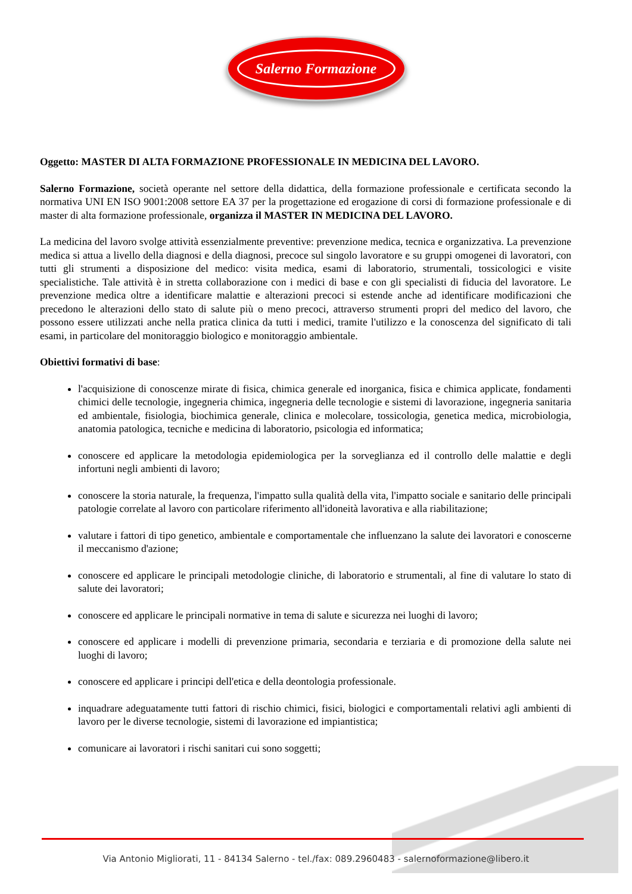Salerno Formazione
Oggetto: MASTER DI ALTA FORMAZIONE PROFESSIONALE IN MEDICINA DEL LAVORO.
Salerno Formazione, società operante nel settore della didattica, della formazione professionale e certificata secondo la normativa UNI EN ISO 9001:2008 settore EA 37 per la progettazione ed erogazione di corsi di formazione professionale e di master di alta formazione professionale, organizza il MASTER IN MEDICINA DEL LAVORO.
La medicina del lavoro svolge attività essenzialmente preventive: prevenzione medica, tecnica e organizzativa. La prevenzione medica si attua a livello della diagnosi e della diagnosi, precoce sul singolo lavoratore e su gruppi omogenei di lavoratori, con tutti gli strumenti a disposizione del medico: visita medica, esami di laboratorio, strumentali, tossicologici e visite specialistiche. Tale attività è in stretta collaborazione con i medici di base e con gli specialisti di fiducia del lavoratore. Le prevenzione medica oltre a identificare malattie e alterazioni precoci si estende anche ad identificare modificazioni che precedono le alterazioni dello stato di salute più o meno precoci, attraverso strumenti propri del medico del lavoro, che possono essere utilizzati anche nella pratica clinica da tutti i medici, tramite l'utilizzo e la conoscenza del significato di tali esami, in particolare del monitoraggio biologico e monitoraggio ambientale.
Obiettivi formativi di base:
l'acquisizione di conoscenze mirate di fisica, chimica generale ed inorganica, fisica e chimica applicate, fondamenti chimici delle tecnologie, ingegneria chimica, ingegneria delle tecnologie e sistemi di lavorazione, ingegneria sanitaria ed ambientale, fisiologia, biochimica generale, clinica e molecolare, tossicologia, genetica medica, microbiologia, anatomia patologica, tecniche e medicina di laboratorio, psicologia ed informatica;
conoscere ed applicare la metodologia epidemiologica per la sorveglianza ed il controllo delle malattie e degli infortuni negli ambienti di lavoro;
conoscere la storia naturale, la frequenza, l'impatto sulla qualità della vita, l'impatto sociale e sanitario delle principali patologie correlate al lavoro con particolare riferimento all'idoneità lavorativa e alla riabilitazione;
valutare i fattori di tipo genetico, ambientale e comportamentale che influenzano la salute dei lavoratori e conoscerne il meccanismo d'azione;
conoscere ed applicare le principali metodologie cliniche, di laboratorio e strumentali, al fine di valutare lo stato di salute dei lavoratori;
conoscere ed applicare le principali normative in tema di salute e sicurezza nei luoghi di lavoro;
conoscere ed applicare i modelli di prevenzione primaria, secondaria e terziaria e di promozione della salute nei luoghi di lavoro;
conoscere ed applicare i principi dell'etica e della deontologia professionale.
inquadrare adeguatamente tutti fattori di rischio chimici, fisici, biologici e comportamentali relativi agli ambienti di lavoro per le diverse tecnologie, sistemi di lavorazione ed impiantistica;
comunicare ai lavoratori i rischi sanitari cui sono soggetti;
Via Antonio Migliorati, 11 - 84134 Salerno - tel./fax: 089.2960483 - salernoformazione@libero.it